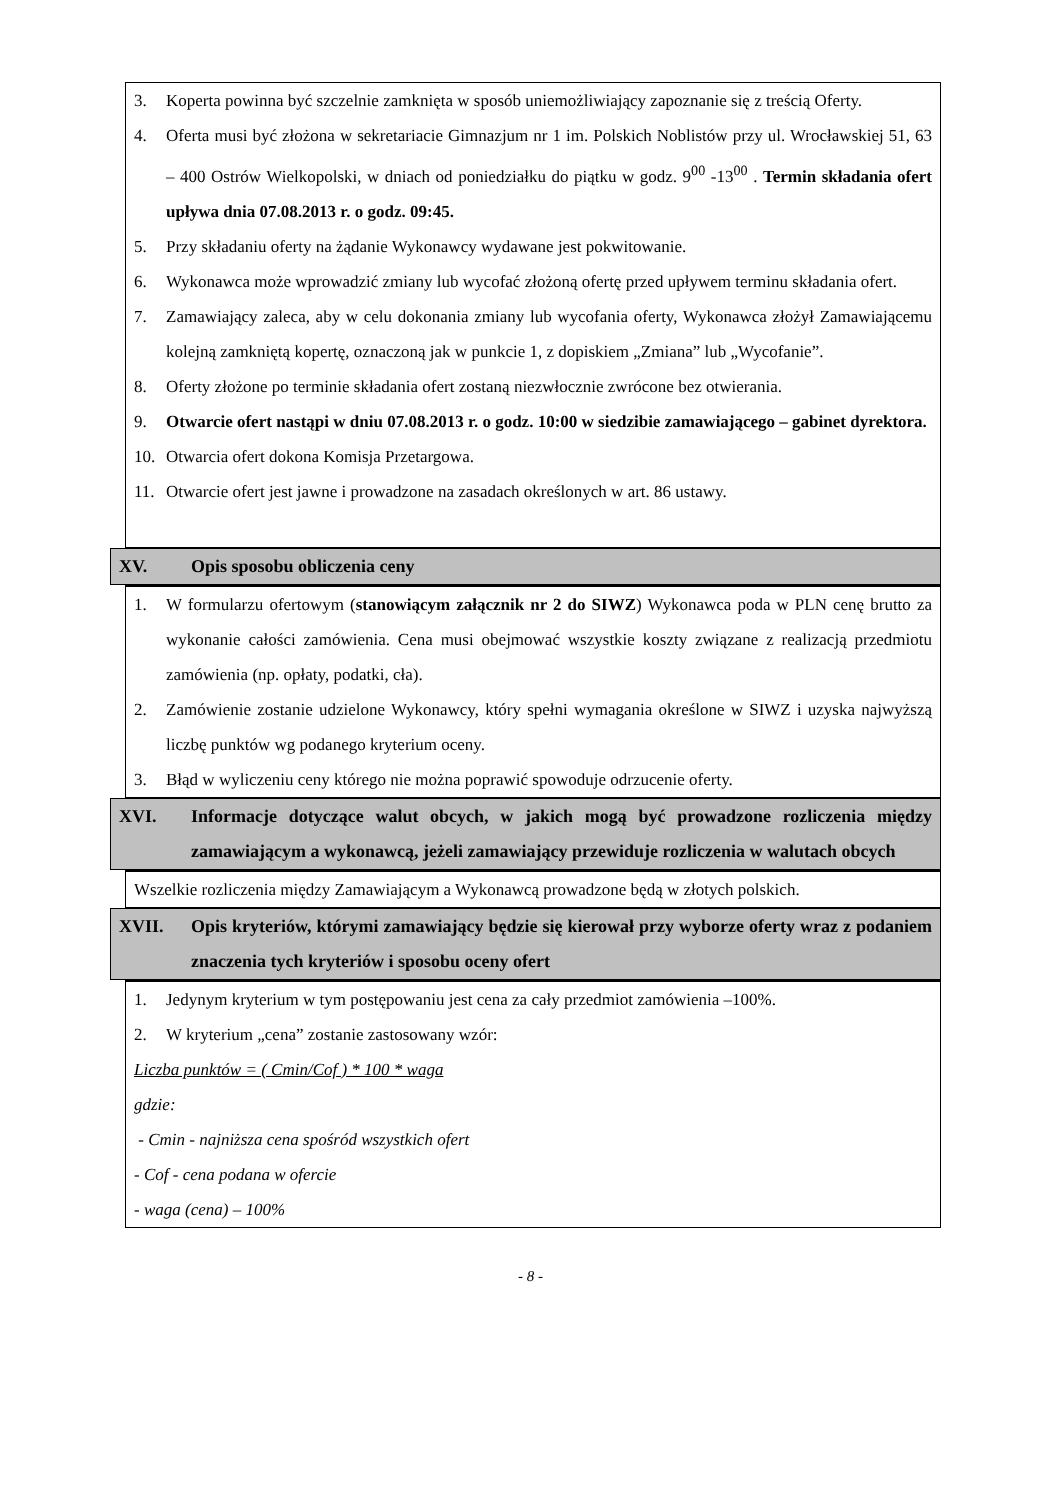3. Koperta powinna być szczelnie zamknięta w sposób uniemożliwiający zapoznanie się z treścią Oferty.
4. Oferta musi być złożona w sekretariacie Gimnazjum nr 1 im. Polskich Noblistów przy ul. Wrocławskiej 51, 63 – 400 Ostrów Wielkopolski, w dniach od poniedziałku do piątku w godz. 9<sup>00</sup> -13<sup>00</sup> . Termin składania ofert upływa dnia 07.08.2013 r. o godz. 09:45.
5. Przy składaniu oferty na żądanie Wykonawcy wydawane jest pokwitowanie.
6. Wykonawca może wprowadzić zmiany lub wycofać złożoną ofertę przed upływem terminu składania ofert.
7. Zamawiający zaleca, aby w celu dokonania zmiany lub wycofania oferty, Wykonawca złożył Zamawiającemu kolejną zamkniętą kopertę, oznaczoną jak w punkcie 1, z dopiskiem „Zmiana” lub „Wycofanie”.
8. Oferty złożone po terminie składania ofert zostaną niezwłocznie zwrócone bez otwierania.
9. Otwarcie ofert nastąpi w dniu 07.08.2013 r. o godz. 10:00 w siedzibie zamawiającego – gabinet dyrektora.
10. Otwarcia ofert dokona Komisja Przetargowa.
11. Otwarcie ofert jest jawne i prowadzone na zasadach określonych w art. 86 ustawy.
XV. Opis sposobu obliczenia ceny
1. W formularzu ofertowym (stanowiącym załącznik nr 2 do SIWZ) Wykonawca poda w PLN cenę brutto za wykonanie całości zamówienia. Cena musi obejmować wszystkie koszty związane z realizacją przedmiotu zamówienia (np. opłaty, podatki, cła).
2. Zamówienie zostanie udzielone Wykonawcy, który spełni wymagania określone w SIWZ i uzyska najwyższą liczbę punktów wg podanego kryterium oceny.
3. Błąd w wyliczeniu ceny którego nie można poprawić spowoduje odrzucenie oferty.
XVI. Informacje dotyczące walut obcych, w jakich mogą być prowadzone rozliczenia między zamawiającym a wykonawcą, jeżeli zamawiający przewiduje rozliczenia w walutach obcych
Wszelkie rozliczenia między Zamawiającym a Wykonawcą prowadzone będą w złotych polskich.
XVII. Opis kryteriów, którymi zamawiający będzie się kierował przy wyborze oferty wraz z podaniem znaczenia tych kryteriów i sposobu oceny ofert
1. Jedynym kryterium w tym postępowaniu jest cena za cały przedmiot zamówienia –100%.
2. W kryterium „cena” zostanie zastosowany wzór:
Liczba punktów = ( Cmin/Cof ) * 100 * waga
gdzie:
- Cmin - najniższa cena spośród wszystkich ofert
- Cof - cena podana w ofercie
- waga (cena) – 100%
- 8 -